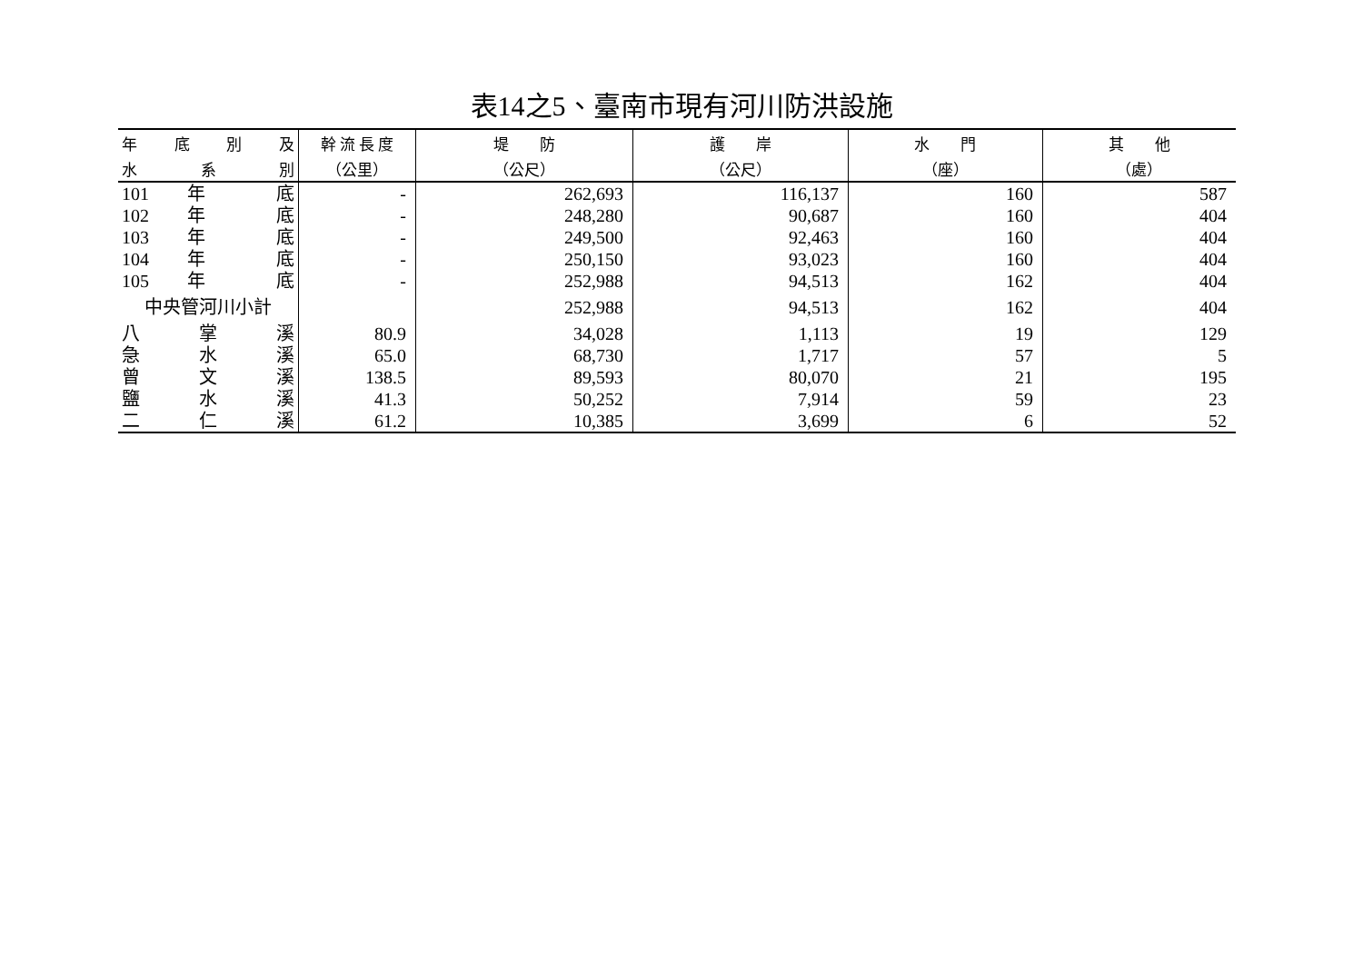表14之5、臺南市現有河川防洪設施
| 年 底 別 及 | 幹 流 長 度 | 堤 防 | 護 岸 | 水 門 | 其 他 |
| --- | --- | --- | --- | --- | --- |
| 水 系 別 | （公里） | （公尺） | （公尺） | （座） | （處） |
| 101 年 底 | - | 262,693 | 116,137 | 160 | 587 |
| 102 年 底 | - | 248,280 | 90,687 | 160 | 404 |
| 103 年 底 | - | 249,500 | 92,463 | 160 | 404 |
| 104 年 底 | - | 250,150 | 93,023 | 160 | 404 |
| 105 年 底 | - | 252,988 | 94,513 | 162 | 404 |
| 中央管河川小計 | | 252,988 | 94,513 | 162 | 404 |
| 八 掌 溪 | 80.9 | 34,028 | 1,113 | 19 | 129 |
| 急 水 溪 | 65.0 | 68,730 | 1,717 | 57 | 5 |
| 曾 文 溪 | 138.5 | 89,593 | 80,070 | 21 | 195 |
| 鹽 水 溪 | 41.3 | 50,252 | 7,914 | 59 | 23 |
| 二 仁 溪 | 61.2 | 10,385 | 3,699 | 6 | 52 |